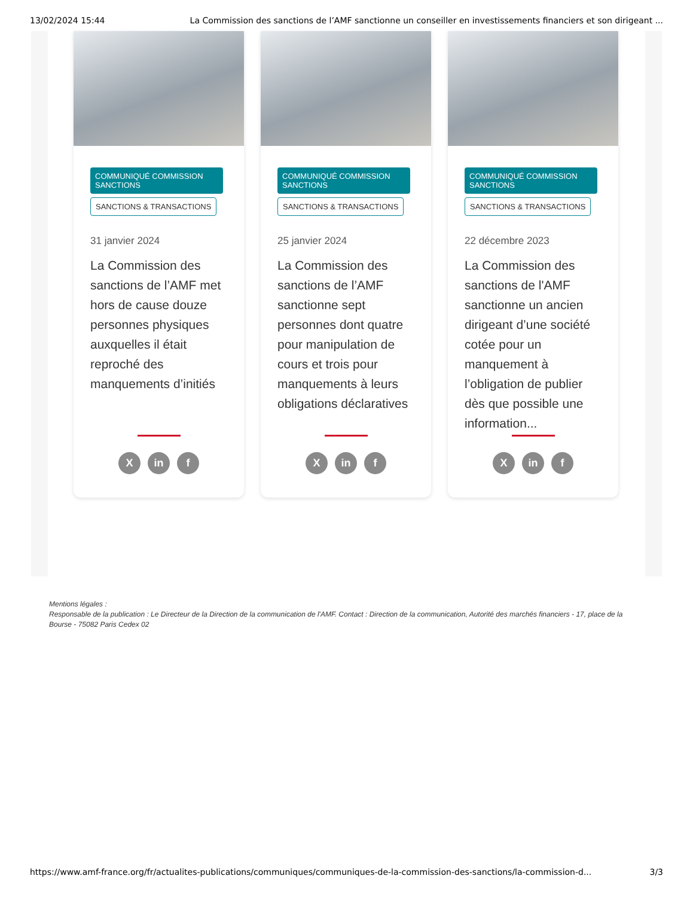13/02/2024 15:44 La Commission des sanctions de l’AMF sanctionne un conseiller en investissements financiers et son dirigeant ...
COMMUNIQUÉ COMMISSION SANCTIONS
SANCTIONS & TRANSACTIONS
31 janvier 2024
La Commission des sanctions de l’AMF met hors de cause douze personnes physiques auxquelles il était reproché des manquements d’initiés
Xin f
COMMUNIQUÉ COMMISSION SANCTIONS
SANCTIONS & TRANSACTIONS
25 janvier 2024
La Commission des sanctions de l’AMF sanctionne sept personnes dont quatre pour manipulation de cours et trois pour manquements à leurs obligations déclaratives
Xin f
COMMUNIQUÉ COMMISSION SANCTIONS
SANCTIONS & TRANSACTIONS
22 décembre 2023
La Commission des sanctions de l'AMF sanctionne un ancien dirigeant d’une société cotée pour un manquement à l’obligation de publier dès que possible une information...
Xin f
Mentions légales :
Responsable de la publication : Le Directeur de la Direction de la communication de l'AMF. Contact : Direction de la communication, Autorité des marchés financiers - 17, place de la Bourse - 75082 Paris Cedex 02
https://www.amf-france.org/fr/actualites-publications/communiques/communiques-de-la-commission-des-sanctions/la-commission-d... 3/3